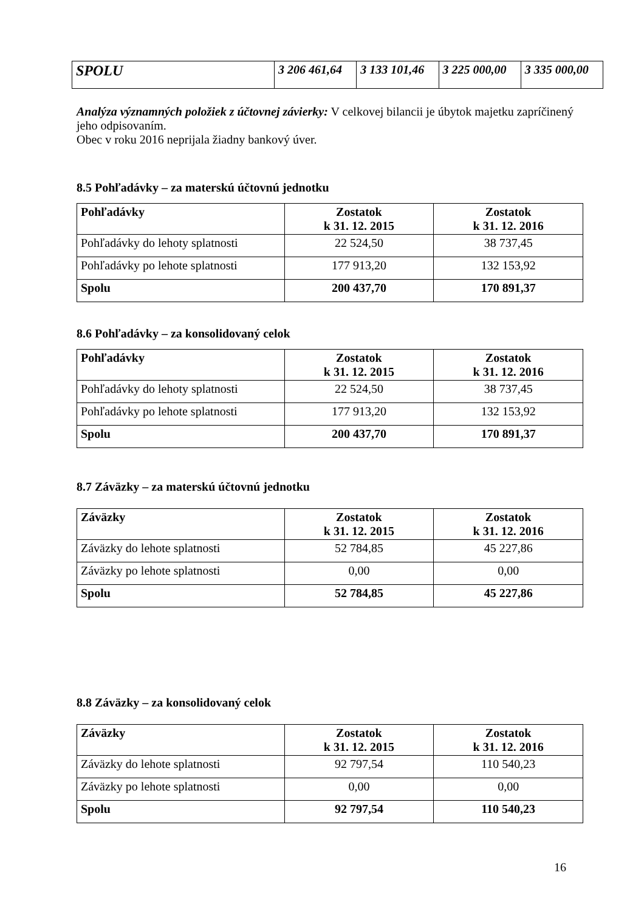| SPOLU | 3 206 461,64 | 3 133 101,46 | 3 225 000,00 | 3 335 000,00 |
Analýza významných položiek z účtovnej závierky: V celkovej bilancii je úbytok majetku zapríčinený jeho odpisovaním.
Obec v roku 2016 neprijala žiadny bankový úver.
8.5 Pohľadávky – za materskú účtovnú jednotku
| Pohľadávky | Zostatok k 31. 12. 2015 | Zostatok k 31. 12. 2016 |
| --- | --- | --- |
| Pohľadávky do lehoty splatnosti | 22 524,50 | 38 737,45 |
| Pohľadávky po lehote splatnosti | 177 913,20 | 132 153,92 |
| Spolu | 200 437,70 | 170 891,37 |
8.6 Pohľadávky – za konsolidovaný celok
| Pohľadávky | Zostatok k 31. 12. 2015 | Zostatok k 31. 12. 2016 |
| --- | --- | --- |
| Pohľadávky do lehoty splatnosti | 22 524,50 | 38 737,45 |
| Pohľadávky po lehote splatnosti | 177 913,20 | 132 153,92 |
| Spolu | 200 437,70 | 170 891,37 |
8.7 Záväzky – za materskú účtovnú jednotku
| Záväzky | Zostatok k 31. 12. 2015 | Zostatok k 31. 12. 2016 |
| --- | --- | --- |
| Záväzky do lehote splatnosti | 52 784,85 | 45 227,86 |
| Záväzky po lehote splatnosti | 0,00 | 0,00 |
| Spolu | 52 784,85 | 45 227,86 |
8.8 Záväzky – za konsolidovaný celok
| Záväzky | Zostatok k 31. 12. 2015 | Zostatok k 31. 12. 2016 |
| --- | --- | --- |
| Záväzky do lehote splatnosti | 92 797,54 | 110 540,23 |
| Záväzky po lehote splatnosti | 0,00 | 0,00 |
| Spolu | 92 797,54 | 110 540,23 |
16